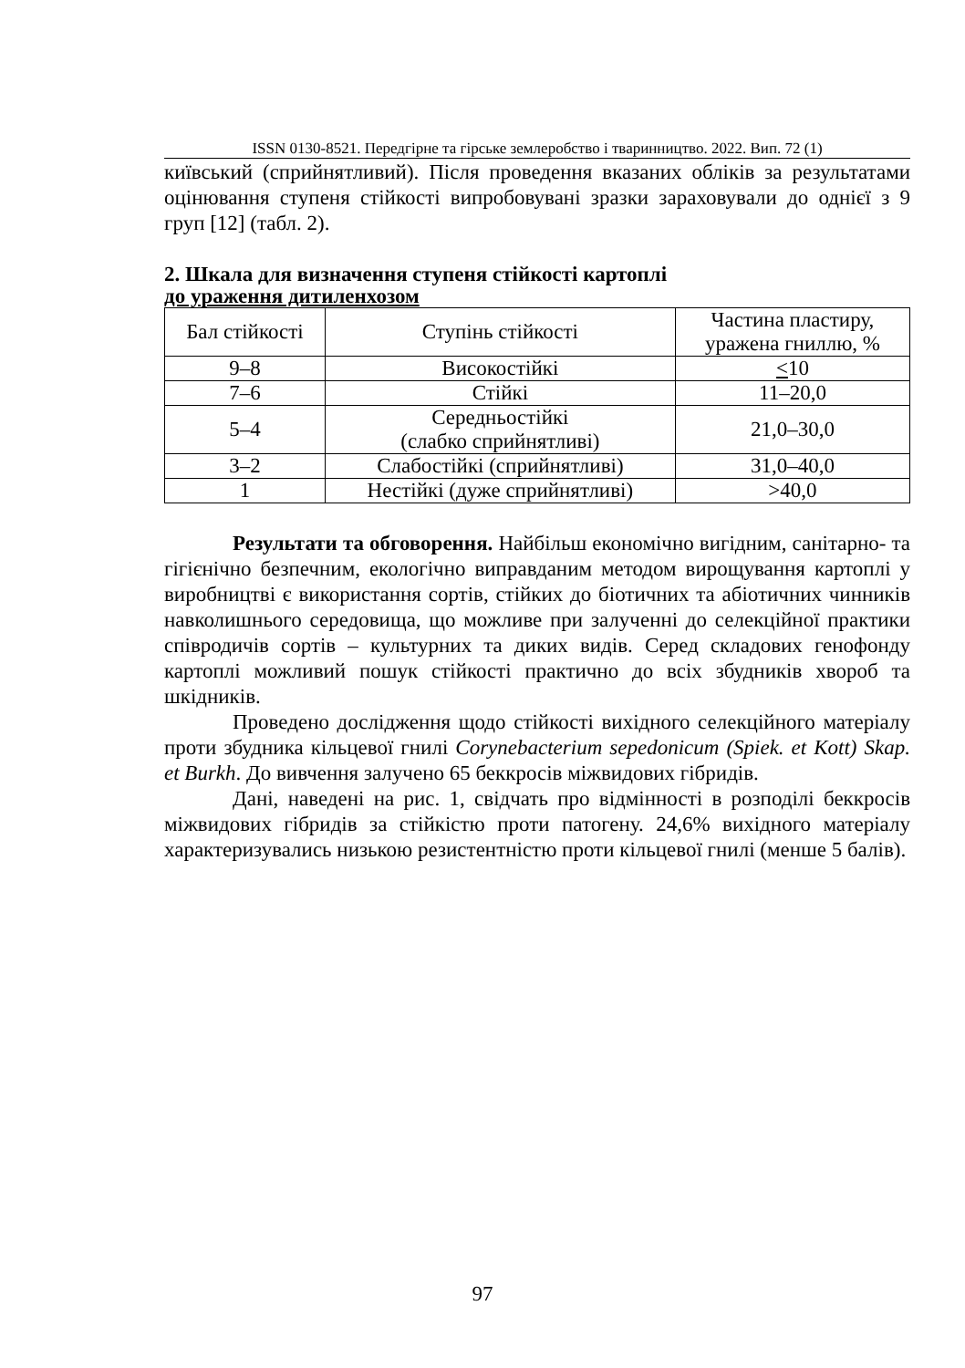ISSN 0130-8521. Передгірне та гірське землеробство і тваринництво. 2022. Вип. 72 (1)
київський (сприйнятливий). Після проведення вказаних обліків за результатами оцінювання ступеня стійкості випробовувані зразки зараховували до однієї з 9 груп [12] (табл. 2).
2. Шкала для визначення ступеня стійкості картоплі
до ураження дитиленхозом
| Бал стійкості | Ступінь стійкості | Частина пластиру, уражена гниллю, % |
| --- | --- | --- |
| 9–8 | Високостійкі | < 10 |
| 7–6 | Стійкі | 11–20,0 |
| 5–4 | Середньостійкі (слабко сприйнятливі) | 21,0–30,0 |
| 3–2 | Слабостійкі (сприйнятливі) | 31,0–40,0 |
| 1 | Нестійкі (дуже сприйнятливі) | >40,0 |
Результати та обговорення. Найбільш економічно вигідним, санітарно- та гігієнічно безпечним, екологічно виправданим методом вирощування картоплі у виробництві є використання сортів, стійких до біотичних та абіотичних чинників навколишнього середовища, що можливе при залученні до селекційної практики співродичів сортів – культурних та диких видів. Серед складових генофонду картоплі можливий пошук стійкості практично до всіх збудників хвороб та шкідників.
Проведено дослідження щодо стійкості вихідного селекційного матеріалу проти збудника кільцевої гнилі Corynebacterium sepedonicum (Spiek. et Kott) Skap. et Burkh. До вивчення залучено 65 беккросів міжвидових гібридів.
Дані, наведені на рис. 1, свідчать про відмінності в розподілі беккросів міжвидових гібридів за стійкістю проти патогену. 24,6% вихідного матеріалу характеризувались низькою резистентністю проти кільцевої гнилі (менше 5 балів).
97